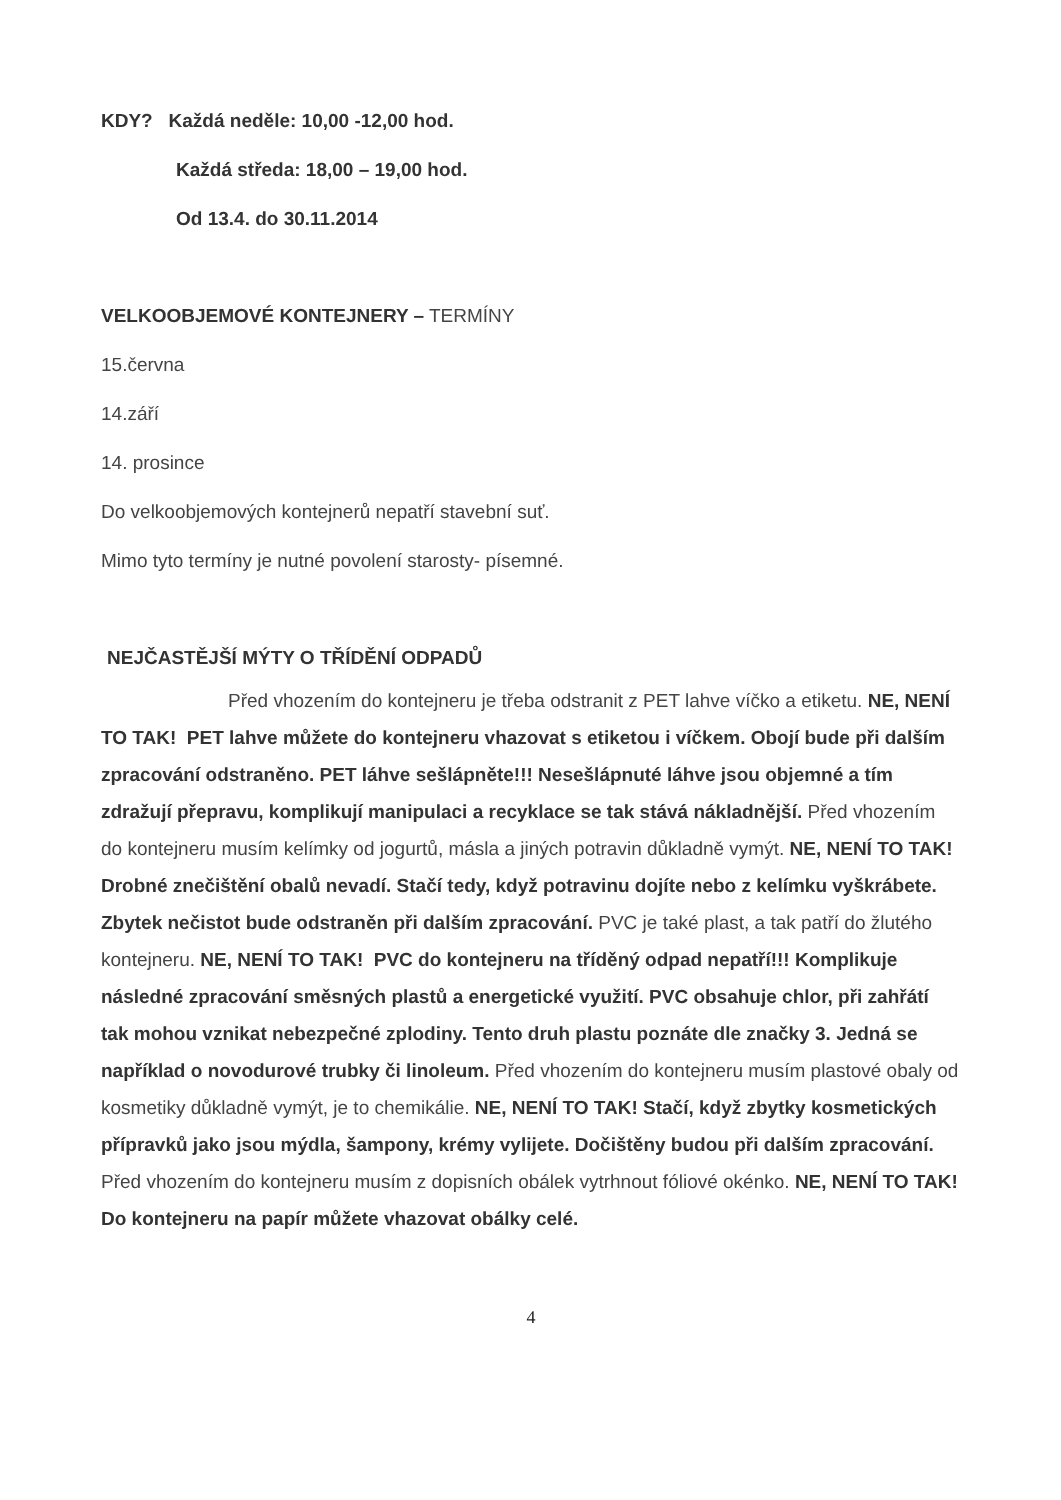KDY? Každá neděle: 10,00 -12,00 hod.
Každá středa: 18,00 – 19,00 hod.
Od 13.4. do 30.11.2014
VELKOOBJEMOVÉ KONTEJNERY – TERMÍNY
15.června
14.září
14. prosince
Do velkoobjemových kontejnerů nepatří stavební suť.
Mimo tyto termíny je nutné povolení starosty- písemné.
NEJČASTĚJŠÍ MÝTY O TŘÍDĚNÍ ODPADŮ
Před vhozením do kontejneru je třeba odstranit z PET lahve víčko a etiketu. NE, NENÍ TO TAK! PET lahve můžete do kontejneru vhazovat s etiketou i víčkem. Obojí bude při dalším zpracování odstraněno. PET láhve sešlápněte!!! Nesešlápnuté láhve jsou objemné a tím zdražují přepravu, komplikují manipulaci a recyklace se tak stává nákladnější. Před vhozením do kontejneru musím kelímky od jogurtů, másla a jiných potravin důkladně vymýt. NE, NENÍ TO TAK! Drobné znečištění obalů nevadí. Stačí tedy, když potravinu dojíte nebo z kelímku vyškrábete. Zbytek nečistot bude odstraněn při dalším zpracování. PVC je také plast, a tak patří do žlutého kontejneru. NE, NENÍ TO TAK! PVC do kontejneru na tříděný odpad nepatří!!! Komplikuje následné zpracování směsných plastů a energetické využití. PVC obsahuje chlor, při zahřátí tak mohou vznikat nebezpečné zplodiny. Tento druh plastu poznáte dle značky 3. Jedná se například o novodurové trubky či linoleum. Před vhozením do kontejneru musím plastové obaly od kosmetiky důkladně vymýt, je to chemikálie. NE, NENÍ TO TAK! Stačí, když zbytky kosmetických přípravků jako jsou mýdla, šampony, krémy vylijete. Dočištěny budou při dalším zpracování. Před vhozením do kontejneru musím z dopisních obálek vytrhnout fóliové okénko. NE, NENÍ TO TAK! Do kontejneru na papír můžete vhazovat obálky celé.
4